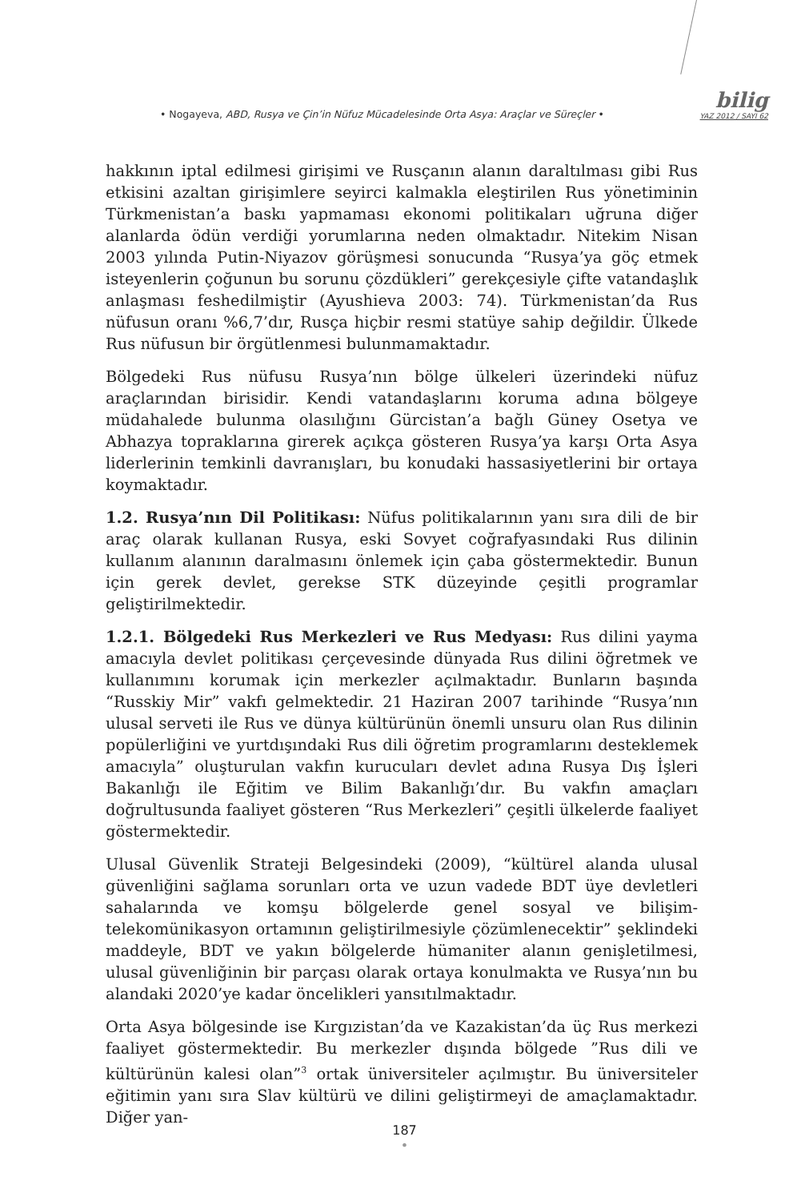• Nogayeva, ABD, Rusya ve Çin’in Nüfuz Mücadelesinde Orta Asya: Araçlar ve Süreçler •
bilig
YAZ 2012 / SAYI 62
hakkının iptal edilmesi girişimi ve Rusçanın alanın daraltılması gibi Rus etkisini azaltan girişimlere seyirci kalmakla eleştirilen Rus yönetiminin Türkmenistan’a baskı yapmaması ekonomi politikaları uğruna diğer alanlarda ödün verdiği yorumlarına neden olmaktadır. Nitekim Nisan 2003 yılında Putin-Niyazov görüşmesi sonucunda “Rusya’ya göç etmek isteyenlerin çoğunun bu sorunu çözdükleri” gerekçesiyle çifte vatandaşlık anlaşması feshedilmiştir (Ayushieva 2003: 74). Türkmenistan’da Rus nüfusun oranı %6,7’dır, Rusça hiçbir resmi statüye sahip değildir. Ülkede Rus nüfusun bir örgütlenmesi bulunmamaktadır.
Bölgedeki Rus nüfusu Rusya’nın bölge ülkeleri üzerindeki nüfuz araçlarından birisidir. Kendi vatandaşlarını koruma adına bölgeye müdahalede bulunma olasılığını Gürcistan’a bağlı Güney Osetya ve Abhazya topraklarına girerek açıkça gösteren Rusya’ya karşı Orta Asya liderlerinin temkinli davranışları, bu konudaki hassasiyetlerini bir ortaya koymaktadır.
1.2. Rusya’nın Dil Politikası: Nüfus politikalarının yanı sıra dili de bir araç olarak kullanan Rusya, eski Sovyet coğrafyasındaki Rus dilinin kullanım alanının daralmasını önlemek için çaba göstermektedir. Bunun için gerek devlet, gerekse STK düzeyinde çeşitli programlar geliştirilmektedir.
1.2.1. Bölgedeki Rus Merkezleri ve Rus Medyası: Rus dilini yayma amacıyla devlet politikası çerçevesinde dünyada Rus dilini öğretmek ve kullanımını korumak için merkezler açılmaktadır. Bunların başında “Russkiy Mir” vakfı gelmektedir. 21 Haziran 2007 tarihinde “Rusya’nın ulusal serveti ile Rus ve dünya kültürünün önemli unsuru olan Rus dilinin popülerliğini ve yurtdışındaki Rus dili öğretim programlarını desteklemek amacıyla” oluşturulan vakfın kurucuları devlet adına Rusya Dış İşleri Bakanlığı ile Eğitim ve Bilim Bakanlığı’dır. Bu vakfın amaçları doğrultusunda faaliyet gösteren “Rus Merkezleri” çeşitli ülkelerde faaliyet göstermektedir.
Ulusal Güvenlik Strateji Belgesindeki (2009), “kültürel alanda ulusal güvenliğini sağlama sorunları orta ve uzun vadede BDT üye devletleri sahalarında ve komşu bölgelerde genel sosyal ve bilişim-telekomünikasyon ortamının geliştirilmesiyle çözümlenecektir” şeklindeki maddeyle, BDT ve yakın bölgelerde hümaniter alanın genişletilmesi, ulusal güvenliğinin bir parçası olarak ortaya konulmakta ve Rusya’nın bu alandaki 2020’ye kadar öncelikleri yansıtılmaktadır.
Orta Asya bölgesinde ise Kırgızistan’da ve Kazakistan’da üç Rus merkezi faaliyet göstermektedir. Bu merkezler dışında bölgede ”Rus dili ve kültürünün kalesi olan”<sup>3</sup> ortak üniversiteler açılmıştır. Bu üniversiteler eğitimin yanı sıra Slav kültürü ve dilini geliştirmeyi de amaçlamaktadır. Diğer yan-
187
•